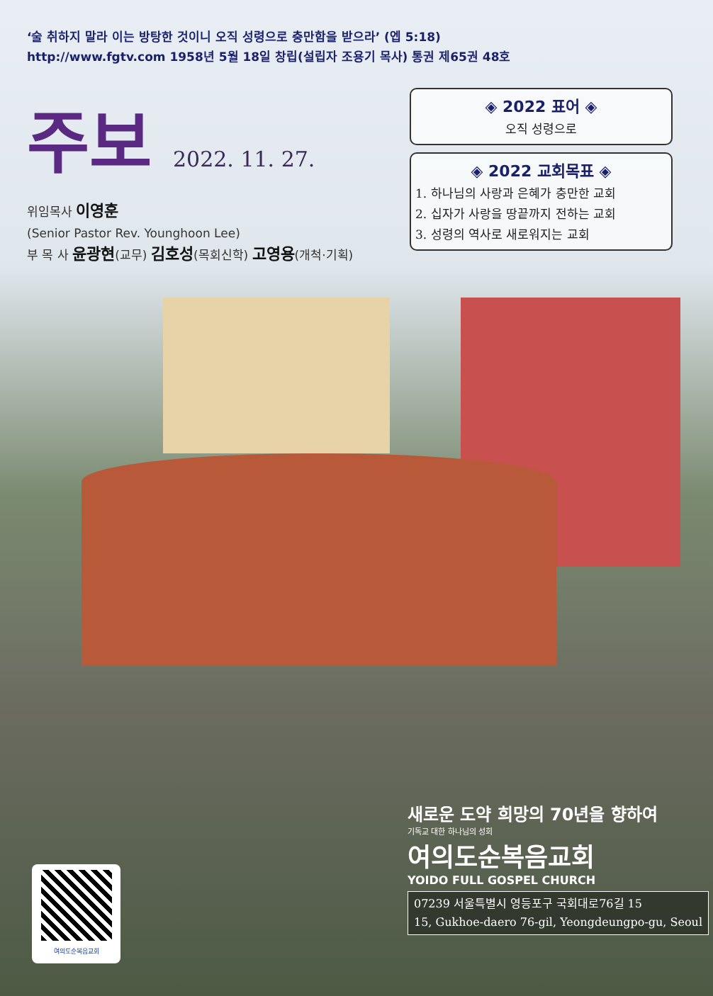‘술 취하지 말라 이는 방탕한 것이니 오직 성령으로 충만함을 받으라’ (엡 5:18)
http://www.fgtv.com 1958년 5월 18일 창립(설립자 조용기 목사) 통권 제65권 48호
주보
2022. 11. 27.
위임목사 이영훈
(Senior Pastor Rev. Younghoon Lee)
부 목 사 윤광현(교무) 김호성(목회신학) 고영용(개척·기획)
◈ 2022 표어 ◈
오직 성령으로
◈ 2022 교회목표 ◈
1. 하나님의 사랑과 은혜가 충만한 교회
2. 십자가 사랑을 땅끝까지 전하는 교회
3. 성령의 역사로 새로워지는 교회
새로운 도약 희망의 70년을 향하여
기독교 대한 하나님의 성회
여의도순복음교회
YOIDO FULL GOSPEL CHURCH
07239 서울특별시 영등포구 국회대로76길 15
15, Gukhoe-daero 76-gil, Yeongdeungpo-gu, Seoul
여의도순복음교회